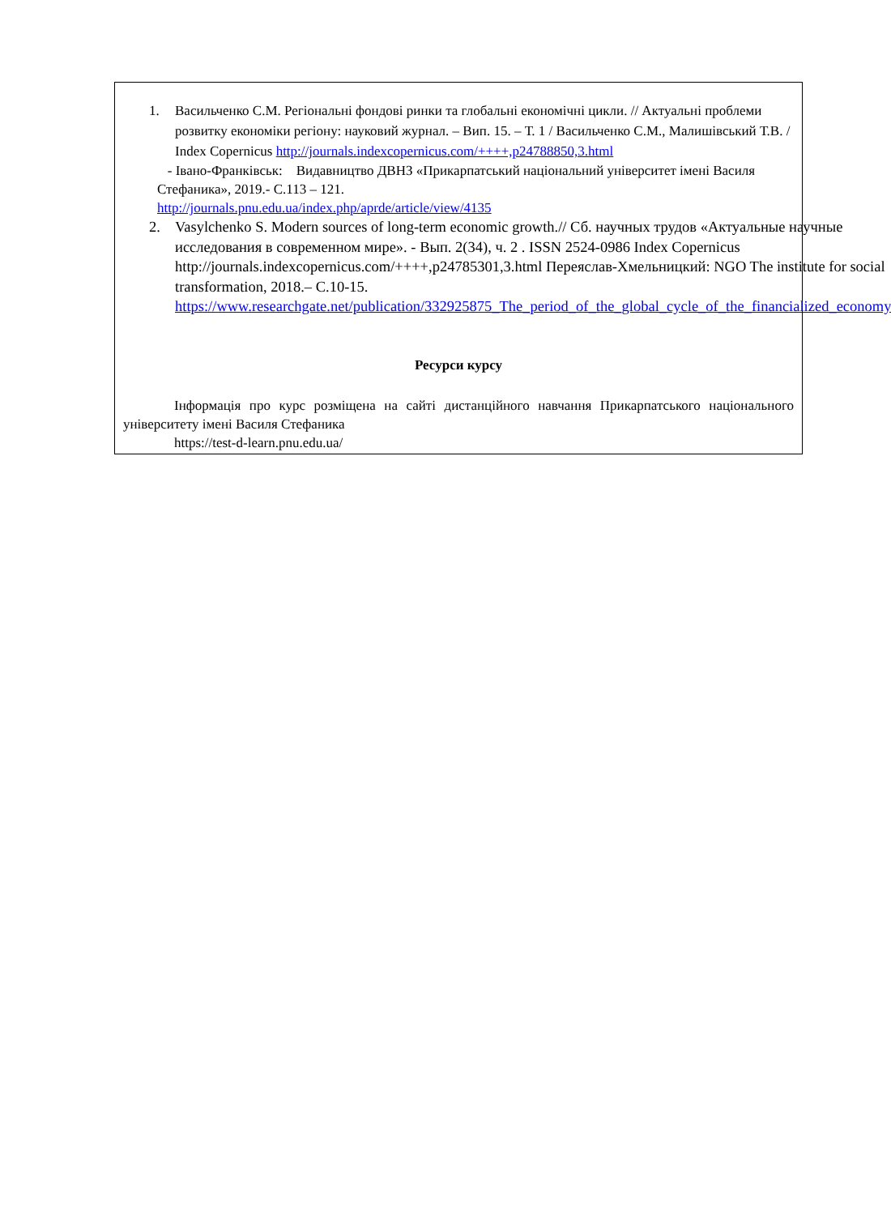1. Васильченко С.М. Регіональні фондові ринки та глобальні економічні цикли. // Актуальні проблеми розвитку економіки регіону: науковий журнал. – Вип. 15. – Т. 1 / Васильченко С.М., Малишівський Т.В. / Index Copernicus http://journals.indexcopernicus.com/++++,p24788850,3.html
- Івано-Франківськ: Видавництво ДВНЗ «Прикарпатський національний університет імені Василя Стефаника», 2019.- С.113 – 121.
http://journals.pnu.edu.ua/index.php/aprde/article/view/4135
2. Vasylchenko S. Modern sources of long-term economic growth.// Сб. научных трудов «Актуальные научные исследования в современном мире». - Вып. 2(34), ч. 2 . ISSN 2524-0986 Index Copernicus http://journals.indexcopernicus.com/++++,p24785301,3.html Переяслав-Хмельницкий: NGO The institute for social transformation, 2018.– С.10-15. https://www.researchgate.net/publication/332925875_The_period_of_the_global_cycle_of_the_financialized_economy
Ресурси курсу
Інформація про курс розміщена на сайті дистанційного навчання Прикарпатського національного університету імені Василя Стефаника
https://test-d-learn.pnu.edu.ua/